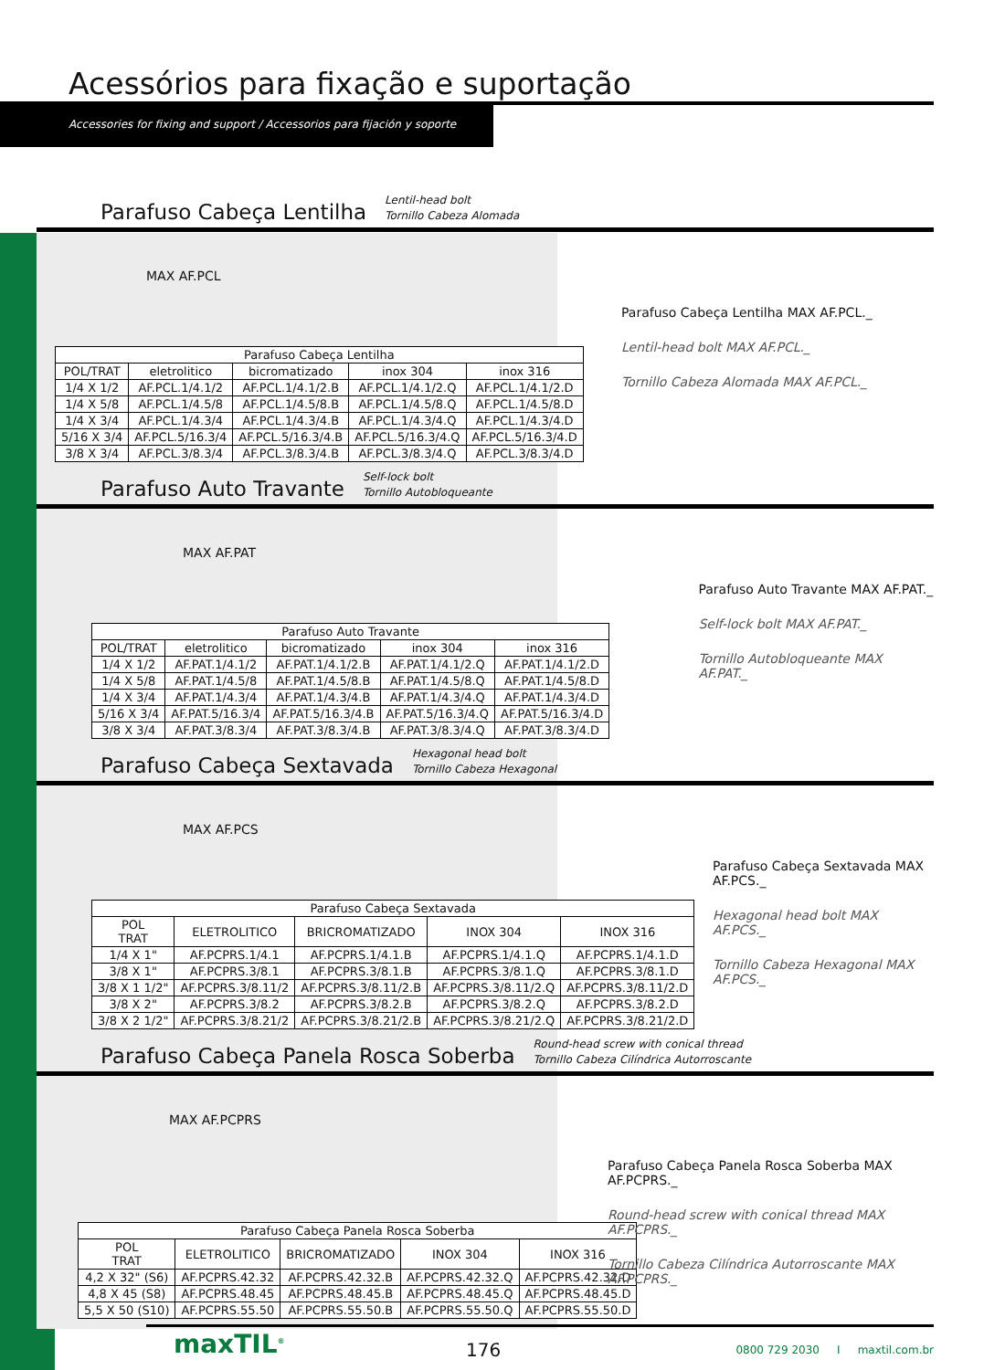Acessórios para fixação e suportação
Accessories for fixing and support / Accessorios para fijación y soporte
Parafuso Cabeça Lentilha
Lentil-head bolt
Tornillo Cabeza Alomada
MAX AF.PCL
| Parafuso Cabeça Lentilha | | | | |
| --- | --- | --- | --- | --- |
| POL/TRAT | eletrolitico | bicromatizado | inox 304 | inox 316 |
| 1/4 X 1/2 | AF.PCL.1/4.1/2 | AF.PCL.1/4.1/2.B | AF.PCL.1/4.1/2.Q | AF.PCL.1/4.1/2.D |
| 1/4 X 5/8 | AF.PCL.1/4.5/8 | AF.PCL.1/4.5/8.B | AF.PCL.1/4.5/8.Q | AF.PCL.1/4.5/8.D |
| 1/4 X 3/4 | AF.PCL.1/4.3/4 | AF.PCL.1/4.3/4.B | AF.PCL.1/4.3/4.Q | AF.PCL.1/4.3/4.D |
| 5/16 X 3/4 | AF.PCL.5/16.3/4 | AF.PCL.5/16.3/4.B | AF.PCL.5/16.3/4.Q | AF.PCL.5/16.3/4.D |
| 3/8 X 3/4 | AF.PCL.3/8.3/4 | AF.PCL.3/8.3/4.B | AF.PCL.3/8.3/4.Q | AF.PCL.3/8.3/4.D |
Parafuso Cabeça Lentilha MAX AF.PCL._
Lentil-head bolt MAX AF.PCL._
Tornillo Cabeza Alomada MAX AF.PCL._
Parafuso Auto Travante
Self-lock bolt
Tornillo Autobloqueante
MAX AF.PAT
| Parafuso Auto Travante | | | | |
| --- | --- | --- | --- | --- |
| POL/TRAT | eletrolitico | bicromatizado | inox 304 | inox 316 |
| 1/4 X 1/2 | AF.PAT.1/4.1/2 | AF.PAT.1/4.1/2.B | AF.PAT.1/4.1/2.Q | AF.PAT.1/4.1/2.D |
| 1/4 X 5/8 | AF.PAT.1/4.5/8 | AF.PAT.1/4.5/8.B | AF.PAT.1/4.5/8.Q | AF.PAT.1/4.5/8.D |
| 1/4 X 3/4 | AF.PAT.1/4.3/4 | AF.PAT.1/4.3/4.B | AF.PAT.1/4.3/4.Q | AF.PAT.1/4.3/4.D |
| 5/16 X 3/4 | AF.PAT.5/16.3/4 | AF.PAT.5/16.3/4.B | AF.PAT.5/16.3/4.Q | AF.PAT.5/16.3/4.D |
| 3/8 X 3/4 | AF.PAT.3/8.3/4 | AF.PAT.3/8.3/4.B | AF.PAT.3/8.3/4.Q | AF.PAT.3/8.3/4.D |
Parafuso Auto Travante MAX AF.PAT._
Self-lock bolt MAX AF.PAT._
Tornillo Autobloqueante MAX AF.PAT._
Parafuso Cabeça Sextavada
Hexagonal head bolt
Tornillo Cabeza Hexagonal
MAX AF.PCS
| Parafuso Cabeça Sextavada | | | | |
| --- | --- | --- | --- | --- |
| POL TRAT | ELETROLITICO | BRICROMATIZADO | INOX 304 | INOX 316 |
| 1/4 X 1" | AF.PCPRS.1/4.1 | AF.PCPRS.1/4.1.B | AF.PCPRS.1/4.1.Q | AF.PCPRS.1/4.1.D |
| 3/8 X 1" | AF.PCPRS.3/8.1 | AF.PCPRS.3/8.1.B | AF.PCPRS.3/8.1.Q | AF.PCPRS.3/8.1.D |
| 3/8 X 1 1/2" | AF.PCPRS.3/8.11/2 | AF.PCPRS.3/8.11/2.B | AF.PCPRS.3/8.11/2.Q | AF.PCPRS.3/8.11/2.D |
| 3/8 X 2" | AF.PCPRS.3/8.2 | AF.PCPRS.3/8.2.B | AF.PCPRS.3/8.2.Q | AF.PCPRS.3/8.2.D |
| 3/8 X 2 1/2" | AF.PCPRS.3/8.21/2 | AF.PCPRS.3/8.21/2.B | AF.PCPRS.3/8.21/2.Q | AF.PCPRS.3/8.21/2.D |
Parafuso Cabeça Sextavada MAX AF.PCS._
Hexagonal head bolt MAX AF.PCS._
Tornillo Cabeza Hexagonal MAX AF.PCS._
Parafuso Cabeça Panela Rosca Soberba
Round-head screw with conical thread
Tornillo Cabeza Cilíndrica Autorroscante
MAX AF.PCPRS
| Parafuso Cabeça Panela Rosca Soberba | | | | |
| --- | --- | --- | --- | --- |
| POL TRAT | ELETROLITICO | BRICROMATIZADO | INOX 304 | INOX 316 |
| 4,2 X 32" (S6) | AF.PCPRS.42.32 | AF.PCPRS.42.32.B | AF.PCPRS.42.32.Q | AF.PCPRS.42.32.D |
| 4,8 X 45 (S8) | AF.PCPRS.48.45 | AF.PCPRS.48.45.B | AF.PCPRS.48.45.Q | AF.PCPRS.48.45.D |
| 5,5 X 50 (S10) | AF.PCPRS.55.50 | AF.PCPRS.55.50.B | AF.PCPRS.55.50.Q | AF.PCPRS.55.50.D |
Parafuso Cabeça Panela Rosca Soberba MAX AF.PCPRS._
Round-head screw with conical thread MAX AF.PCPRS._
Tornillo Cabeza Cilíndrica Autorroscante MAX AF.PCPRS._
176 0800 729 2030 I maxtil.com.br
maxTIL<sup>®</sup>